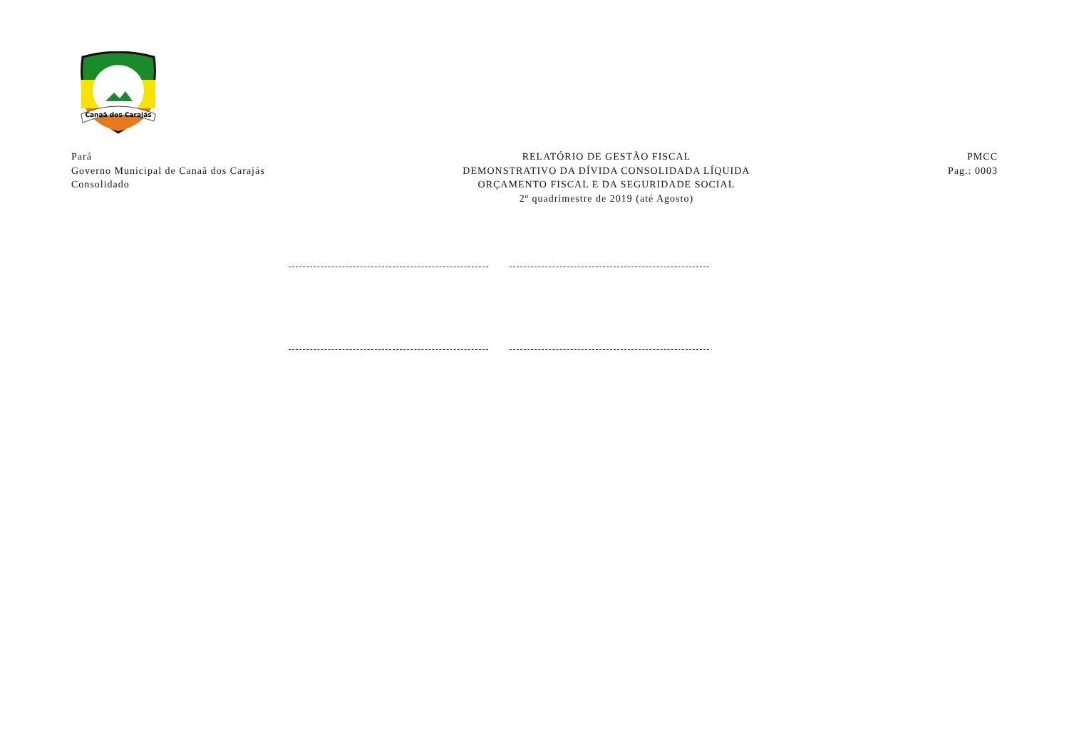Canaã dos Carajás
Pará
Governo Municipal de Canaã dos Carajás
Consolidado
RELATÓRIO DE GESTÃO FISCAL
DEMONSTRATIVO DA DÍVIDA CONSOLIDADA LÍQUIDA
ORÇAMENTO FISCAL E DA SEGURIDADE SOCIAL
2º quadrimestre de 2019 (até Agosto)
PMCC
Pag.: 0003